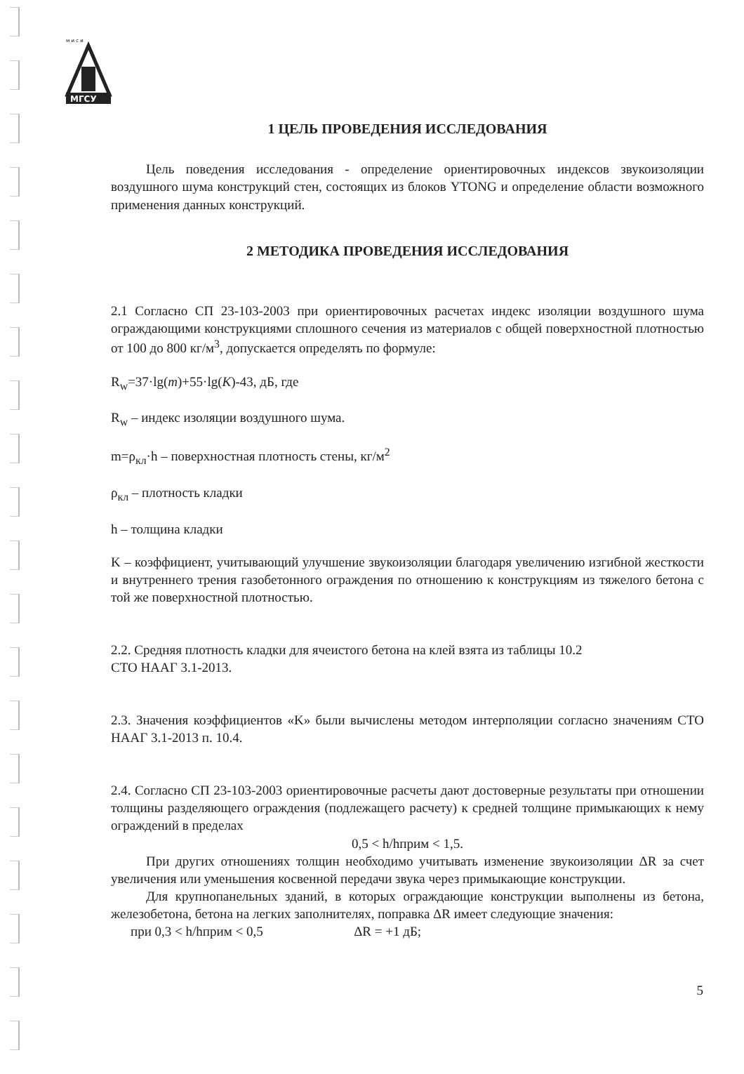м и с и
МГСУ
1 ЦЕЛЬ ПРОВЕДЕНИЯ ИССЛЕДОВАНИЯ
Цель поведения исследования - определение ориентировочных индексов звукоизоляции воздушного шума конструкций стен, состоящих из блоков YTONG и определение области возможного применения данных конструкций.
2 МЕТОДИКА ПРОВЕДЕНИЯ ИССЛЕДОВАНИЯ
2.1 Согласно СП 23-103-2003 при ориентировочных расчетах индекс изоляции воздушного шума ограждающими конструкциями сплошного сечения из материалов с общей поверхностной плотностью от 100 до 800 кг/м<sup>3</sup>, допускается определять по формуле:
R<sub>w</sub>=37·lg(m)+55·lg(K)-43, дБ, где
R<sub>w</sub> – индекс изоляции воздушного шума.
m=ρ<sub>кл</sub>·h – поверхностная плотность стены, кг/м<sup>2</sup>
ρ<sub>кл</sub> – плотность кладки
h – толщина кладки
K – коэффициент, учитывающий улучшение звукоизоляции благодаря увеличению изгибной жесткости и внутреннего трения газобетонного ограждения по отношению к конструкциям из тяжелого бетона с той же поверхностной плотностью.
2.2. Средняя плотность кладки для ячеистого бетона на клей взята из таблицы 10.2
СТО НААГ 3.1-2013.
2.3. Значения коэффициентов «K» были вычислены методом интерполяции согласно значениям СТО НААГ 3.1-2013 п. 10.4.
2.4. Согласно СП 23-103-2003 ориентировочные расчеты дают достоверные результаты при отношении толщины разделяющего ограждения (подлежащего расчету) к средней толщине примыкающих к нему ограждений в пределах
0,5 < h/hприм < 1,5.
При других отношениях толщин необходимо учитывать изменение звукоизоляции ΔR за счет увеличения или уменьшения косвенной передачи звука через примыкающие конструкции.
Для крупнопанельных зданий, в которых ограждающие конструкции выполнены из бетона, железобетона, бетона на легких заполнителях, поправка ΔR имеет следующие значения:
при 0,3 < h/hприм < 0,5 ΔR = +1 дБ;
5